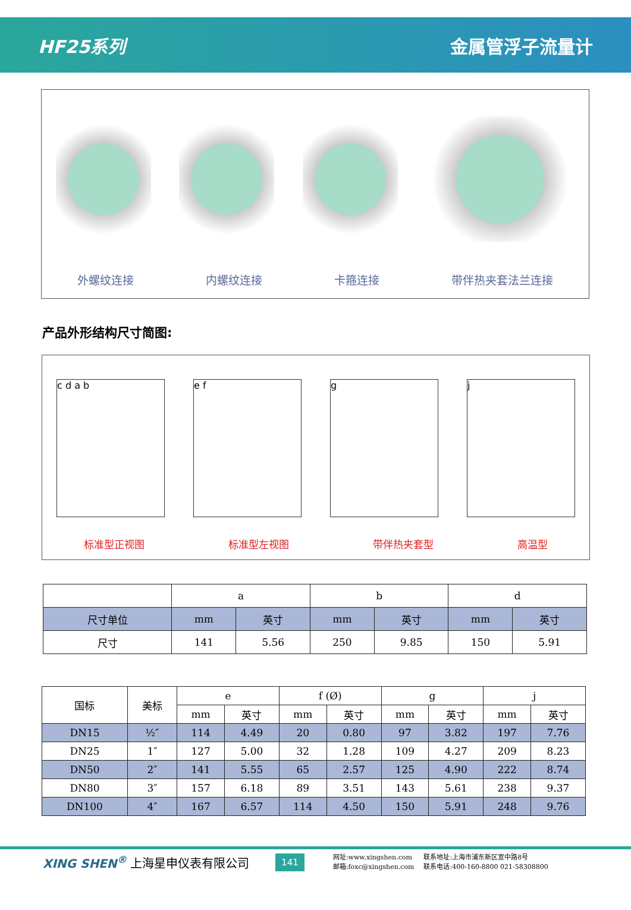HF25系列 金属管浮子流量计
外螺纹连接 内螺纹连接 卡箍连接 带伴热夹套法兰连接
产品外形结构尺寸简图:
c d a b e f g j
标准型正视图 标准型左视图 带伴热夹套型 高温型
| | a | | b | | d | |
| 尺寸单位 | mm | 英寸 | mm | 英寸 | mm | 英寸 |
| 尺寸 | 141 | 5.56 | 250 | 9.85 | 150 | 5.91 |
| 国标 | 美标 | e | | f (Ø) | | g | | j | |
| --- | --- | --- | --- | --- | --- | --- | --- | --- | --- |
| | | mm | 英寸 | mm | 英寸 | mm | 英寸 | mm | 英寸 |
| DN15 | ½″ | 114 | 4.49 | 20 | 0.80 | 97 | 3.82 | 197 | 7.76 |
| DN25 | 1″ | 127 | 5.00 | 32 | 1.28 | 109 | 4.27 | 209 | 8.23 |
| DN50 | 2″ | 141 | 5.55 | 65 | 2.57 | 125 | 4.90 | 222 | 8.74 |
| DN80 | 3″ | 157 | 6.18 | 89 | 3.51 | 143 | 5.61 | 238 | 9.37 |
| DN100 | 4″ | 167 | 6.57 | 114 | 4.50 | 150 | 5.91 | 248 | 9.76 |
XING SHEN<sup>®</sup> 上海星申仪表有限公司 141
网址:www.xingshen.com
邮箱:foxc@xingshen.com
联系地址:上海市浦东新区宣中路8号
联系电话:400-160-8800 021-58308800